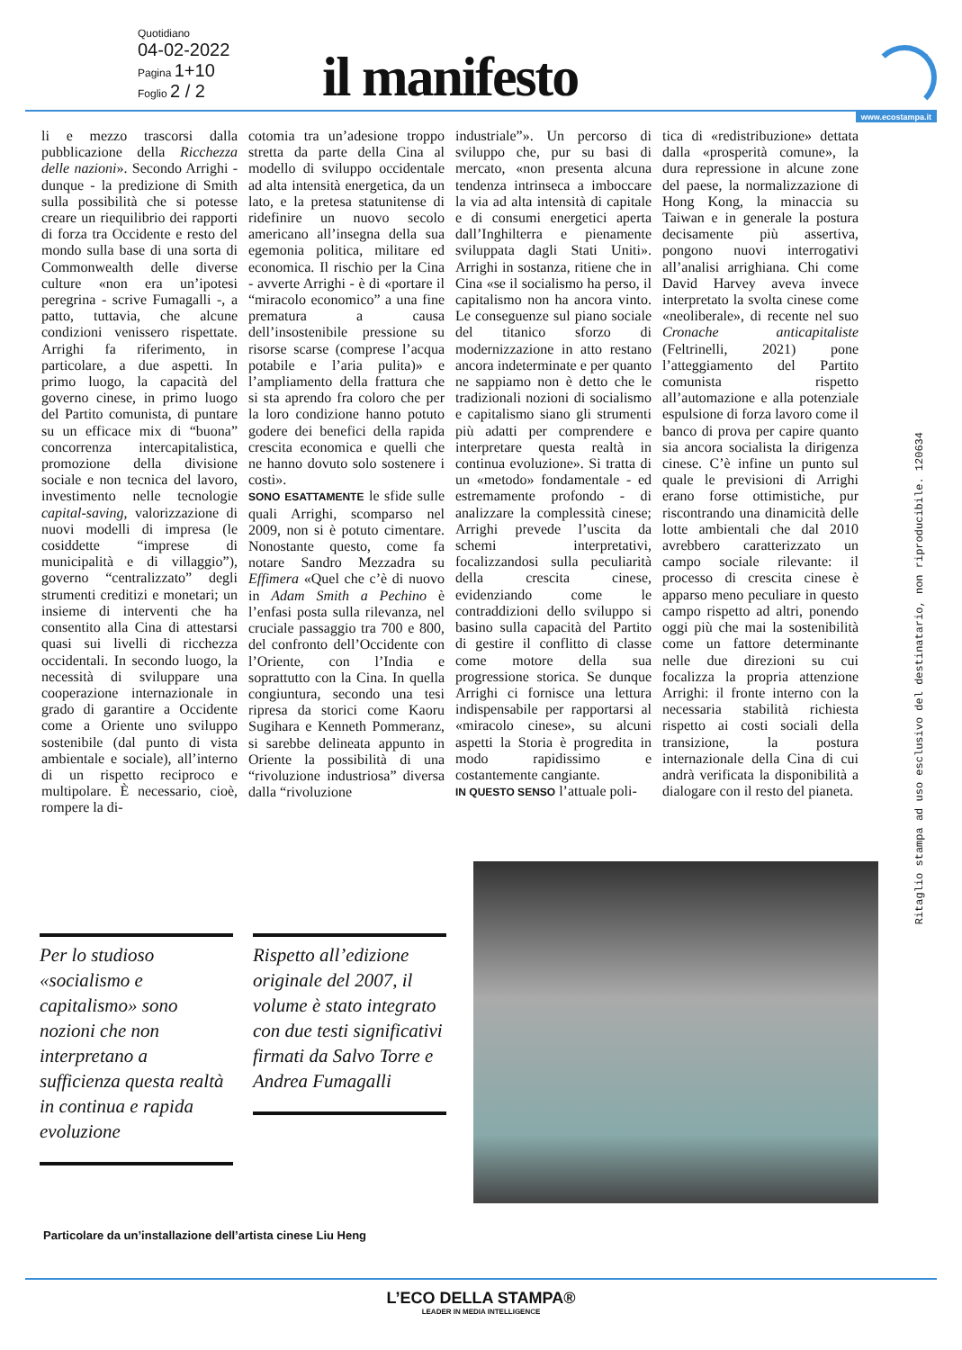Quotidiano
04-02-2022
Pagina 1+10
Foglio 2 / 2
il manifesto
www.ecostampa.it
li e mezzo trascorsi dalla pubblicazione della Ricchezza delle nazioni». Secondo Arrighi - dunque - la predizione di Smith sulla possibilità che si potesse creare un riequilibrio dei rapporti di forza tra Occidente e resto del mondo sulla base di una sorta di Commonwealth delle diverse culture «non era un’ipotesi peregrina - scrive Fumagalli -, a patto, tuttavia, che alcune condizioni venissero rispettate. Arrighi fa riferimento, in particolare, a due aspetti. In primo luogo, la capacità del governo cinese, in primo luogo del Partito comunista, di puntare su un efficace mix di “buona” concorrenza intercapitalistica, promozione della divisione sociale e non tecnica del lavoro, investimento nelle tecnologie capital-saving, valorizzazione di nuovi modelli di impresa (le cosiddette “imprese di municipalità e di villaggio”), governo “centralizzato” degli strumenti creditizi e monetari; un insieme di interventi che ha consentito alla Cina di attestarsi quasi sui livelli di ricchezza occidentali. In secondo luogo, la necessità di sviluppare una cooperazione internazionale in grado di garantire a Occidente come a Oriente uno sviluppo sostenibile (dal punto di vista ambientale e sociale), all’interno di un rispetto reciproco e multipolare. È necessario, cioè, rompere la di-
cotomia tra un’adesione troppo stretta da parte della Cina al modello di sviluppo occidentale ad alta intensità energetica, da un lato, e la pretesa statunitense di ridefinire un nuovo secolo americano all’insegna della sua egemonia politica, militare ed economica. Il rischio per la Cina - avverte Arrighi - è di «portare il “miracolo economico” a una fine prematura a causa dell’insostenibile pressione su risorse scarse (comprese l’acqua potabile e l’aria pulita)» e l’ampliamento della frattura che si sta aprendo fra coloro che per la loro condizione hanno potuto godere dei benefici della rapida crescita economica e quelli che ne hanno dovuto solo sostenere i costi».
SONO ESATTAMENTE le sfide sulle quali Arrighi, scomparso nel 2009, non si è potuto cimentare. Nonostante questo, come fa notare Sandro Mezzadra su Effimera «Quel che c’è di nuovo in Adam Smith a Pechino è l’enfasi posta sulla rilevanza, nel cruciale passaggio tra 700 e 800, del confronto dell’Occidente con l’Oriente, con l’India e soprattutto con la Cina. In quella congiuntura, secondo una tesi ripresa da storici come Kaoru Sugihara e Kenneth Pommeranz, si sarebbe delineata appunto in Oriente la possibilità di una “rivoluzione industriosa” diversa dalla “rivoluzione
industriale”». Un percorso di sviluppo che, pur su basi di mercato, «non presenta alcuna tendenza intrinseca a imboccare la via ad alta intensità di capitale e di consumi energetici aperta dall’Inghilterra e pienamente sviluppata dagli Stati Uniti». Arrighi in sostanza, ritiene che in Cina «se il socialismo ha perso, il capitalismo non ha ancora vinto. Le conseguenze sul piano sociale del titanico sforzo di modernizzazione in atto restano ancora indeterminate e per quanto ne sappiamo non è detto che le tradizionali nozioni di socialismo e capitalismo siano gli strumenti più adatti per comprendere e interpretare questa realtà in continua evoluzione». Si tratta di un «metodo» fondamentale - ed estremamente profondo - di analizzare la complessità cinese; Arrighi prevede l’uscita da schemi interpretativi, focalizzandosi sulla peculiarità della crescita cinese, evidenziando come le contraddizioni dello sviluppo si basino sulla capacità del Partito di gestire il conflitto di classe come motore della sua progressione storica. Se dunque Arrighi ci fornisce una lettura indispensabile per rapportarsi al «miracolo cinese», su alcuni aspetti la Storia è progredita in modo rapidissimo e costantemente cangiante.
IN QUESTO SENSO l’attuale poli-
tica di «redistribuzione» dettata dalla «prosperità comune», la dura repressione in alcune zone del paese, la normalizzazione di Hong Kong, la minaccia su Taiwan e in generale la postura decisamente più assertiva, pongono nuovi interrogativi all’analisi arrighiana. Chi come David Harvey aveva invece interpretato la svolta cinese come «neoliberale», di recente nel suo Cronache anticapitaliste (Feltrinelli, 2021) pone l’atteggiamento del Partito comunista rispetto all’automazione e alla potenziale espulsione di forza lavoro come il banco di prova per capire quanto sia ancora socialista la dirigenza cinese. C’è infine un punto sul quale le previsioni di Arrighi erano forse ottimistiche, pur riscontrando una dinamicità delle lotte ambientali che dal 2010 avrebbero caratterizzato un campo sociale rilevante: il processo di crescita cinese è apparso meno peculiare in questo campo rispetto ad altri, ponendo oggi più che mai la sostenibilità come un fattore determinante nelle due direzioni su cui focalizza la propria attenzione Arrighi: il fronte interno con la necessaria stabilità richiesta rispetto ai costi sociali della transizione, la postura internazionale della Cina di cui andrà verificata la disponibilità a dialogare con il resto del pianeta.
Per lo studioso «socialismo e capitalismo» sono nozioni che non interpretano a sufficienza questa realtà in continua e rapida evoluzione
Rispetto all’edizione originale del 2007, il volume è stato integrato con due testi significativi firmati da Salvo Torre e Andrea Fumagalli
Particolare da un’installazione dell’artista cinese Liu Heng
Ritaglio stampa ad uso esclusivo del destinatario, non riproducibile. 120634
L’ECO DELLA STAMPA®
LEADER IN MEDIA INTELLIGENCE